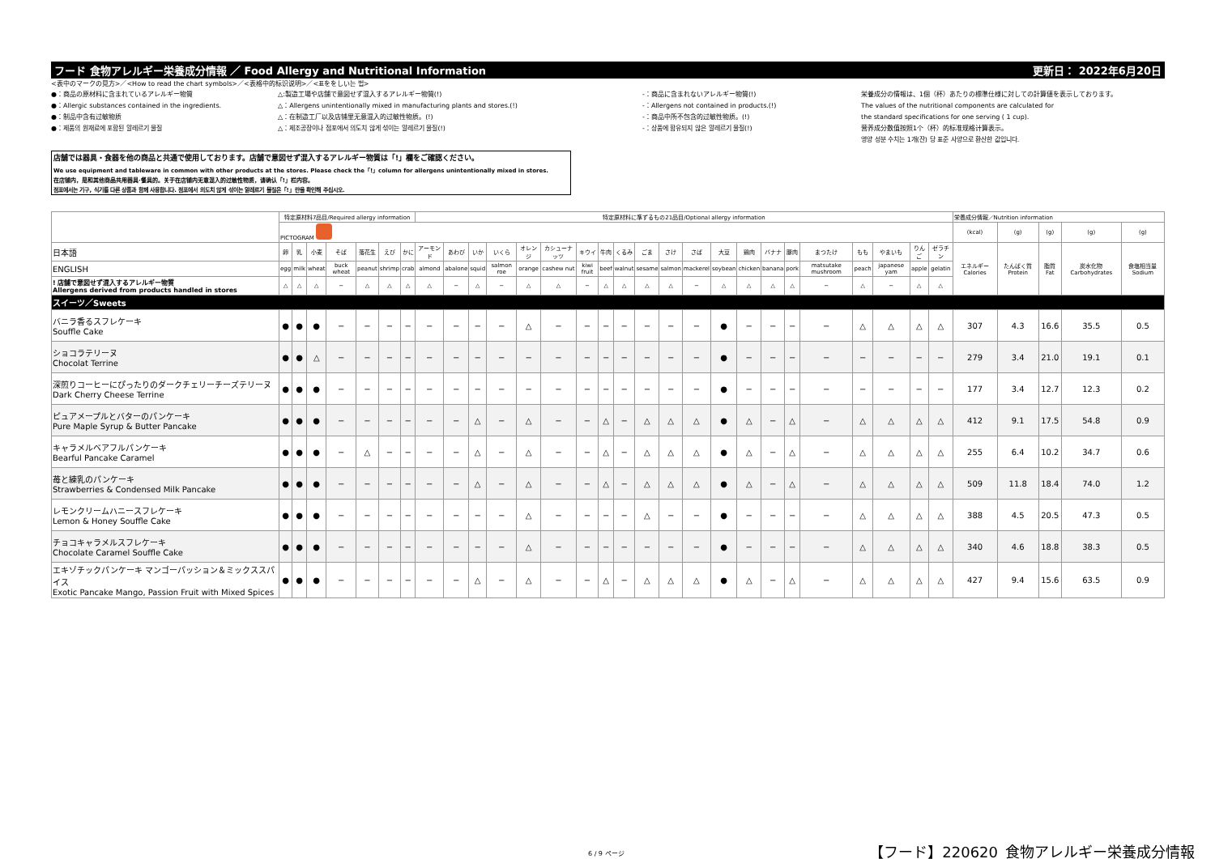フード 食物アレルギー栄養成分情報 ／ Food Allergy and Nutritional Information 更新日： 2022年6月20日
<表中のマークの見方>／<How to read the chart symbols>／<表格中的标识说明>／<표ををしい는 법>
●：商品の原材料に含まれているアレルギー物質
●：Allergic substances contained in the ingredients.
●：制品中含有过敏物质
●：제품의 원재료에 포함된 알레르기 물질
△:製造工場や店舗で意図せず混入するアレルギー物質(!)
△：Allergens unintentionally mixed in manufacturing plants and stores.(!)
△：在制造工厂以及店铺里无意混入的过敏性物质。(!)
△：제조공장이나 점포에서 의도치 않게 섞이는 알레르기 물질(!)
-：商品に含まれないアレルギー物質(!)
-：Allergens not contained in products.(!)
-：商品中所不包含的过敏性物质。(!)
-：상품에 함유되지 않은 알레르기 물질(!)
栄養成分の情報は、1個（杯）あたりの標準仕様に対しての計算値を表示しております。
The values of the nutritional components are calculated for
the standard specifications for one serving ( 1 cup).
营养成分数值按照1个（杯）的标准规格计算表示。
영양 성분 수치는 1개(잔) 당 표준 사양으로 환산한 값입니다.
店舗では器具・食器を他の商品と共通で使用しております。店舗で意図せず混入するアレルギー物質は「!」欄をご確認ください。
We use equipment and tableware in common with other products at the stores. Please check the「!」column for allergens unintentionally mixed in stores.
在店铺内，是和其他商品共用器具·餐具的。关于在店铺内无意混入的过敏性物质，请确认「!」栏内容。
점포에서는 기구, 식기를 다른 상품과 함께 사용합니다. 점포에서 의도치 않게 섞이는 알레르기 물질은「!」란을 확인해 주십시오.
| | 特定原材料7品目/Required allergy information | | | | | | | 特定原材料に準ずるもの21品目/Optional allergy information | | | | | | | | | | | | | | | | | | | | | 栄養成分情報／Nutrition information | | | | |
| | PICTOGRAM | | | | | | | | | | | | | | | | | | | | | | | | | | | | (kcal) | (g) | (g) | (g) | (g) |
| 日本語 | 卵 | 乳 | 小麦 | そば | 落花生 | えび | かに | アーモンド | あわび | いか | いくら | オレンジ | カシューナッツ | キウイ | 牛肉 | くるみ | ごま | さけ | さば | 大豆 | 鶏肉 | バナナ | 豚肉 | まつたけ | もも | やまいも | りんご | ゼラチン | エネルギー Calories | たんぱく質 Protein | 脂質 Fat | 炭水化物 Carbohydrates | 食塩相当量 Sodium |
| ENGLISH | egg | milk | wheat | buck wheat | peanut | shrimp | crab | almond | abalone | squid | salmon roe | orange | cashew nut | kiwi fruit | beef | walnut | sesame | salmon | mackerel | soybean | chicken | banana | pork | matsutake mushroom | peach | japanese yam | apple | gelatin | | | | | |
| ! 店舗で意図せず混入するアレルギー物質 Allergens derived from products handled in stores | △ | △ | △ | − | △ | △ | △ | △ | − | △ | − | △ | △ | − | △ | △ | △ | △ | − | △ | △ | △ | △ | − | △ | − | △ | △ | | | | | |
| スイーツ／Sweets | | | | | | | | | | | | | | | | | | | | | | | | | | | | | | | | | |
| バニラ香るスフレケーキ Souffle Cake | ● | ● | ● | − | − | − | − | − | − | − | − | △ | − | − | − | − | − | − | − | ● | − | − | − | − | △ | △ | △ | △ | 307 | 4.3 | 16.6 | 35.5 | 0.5 |
| ショコラテリーヌ Chocolat Terrine | ● | ● | △ | − | − | − | − | − | − | − | − | − | − | − | − | − | − | − | − | ● | − | − | − | − | − | − | − | − | 279 | 3.4 | 21.0 | 19.1 | 0.1 |
| 深煎りコーヒーにぴったりのダークチェリーチーズテリーヌ Dark Cherry Cheese Terrine | ● | ● | ● | − | − | − | − | − | − | − | − | − | − | − | − | − | − | − | − | ● | − | − | − | − | − | − | − | − | 177 | 3.4 | 12.7 | 12.3 | 0.2 |
| ピュアメープルとバターのパンケーキ Pure Maple Syrup & Butter Pancake | ● | ● | ● | − | − | − | − | − | − | △ | − | △ | − | − | △ | − | △ | △ | △ | ● | △ | − | △ | − | △ | △ | △ | △ | 412 | 9.1 | 17.5 | 54.8 | 0.9 |
| キャラメルベアフルパンケーキ Bearful Pancake Caramel | ● | ● | ● | − | △ | − | − | − | − | △ | − | △ | − | − | △ | − | △ | △ | △ | ● | △ | − | △ | − | △ | △ | △ | △ | 255 | 6.4 | 10.2 | 34.7 | 0.6 |
| 苺と練乳のパンケーキ Strawberries & Condensed Milk Pancake | ● | ● | ● | − | − | − | − | − | − | △ | − | △ | − | − | △ | − | △ | △ | △ | ● | △ | − | △ | − | △ | △ | △ | △ | 509 | 11.8 | 18.4 | 74.0 | 1.2 |
| レモンクリームハニースフレケーキ Lemon & Honey Souffle Cake | ● | ● | ● | − | − | − | − | − | − | − | − | △ | − | − | − | − | △ | − | − | ● | − | − | − | − | △ | △ | △ | △ | 388 | 4.5 | 20.5 | 47.3 | 0.5 |
| チョコキャラメルスフレケーキ Chocolate Caramel Souffle Cake | ● | ● | ● | − | − | − | − | − | − | − | − | △ | − | − | − | − | − | − | − | ● | − | − | − | − | △ | △ | △ | △ | 340 | 4.6 | 18.8 | 38.3 | 0.5 |
| エキゾチックパンケーキ マンゴーパッション＆ミックススパイス Exotic Pancake Mango, Passion Fruit with Mixed Spices | ● | ● | ● | − | − | − | − | − | − | △ | − | △ | − | − | △ | − | △ | △ | △ | ● | △ | − | △ | − | △ | △ | △ | △ | 427 | 9.4 | 15.6 | 63.5 | 0.9 |
6 / 9 ページ
【フード】220620_食物アレルギー栄養成分情報